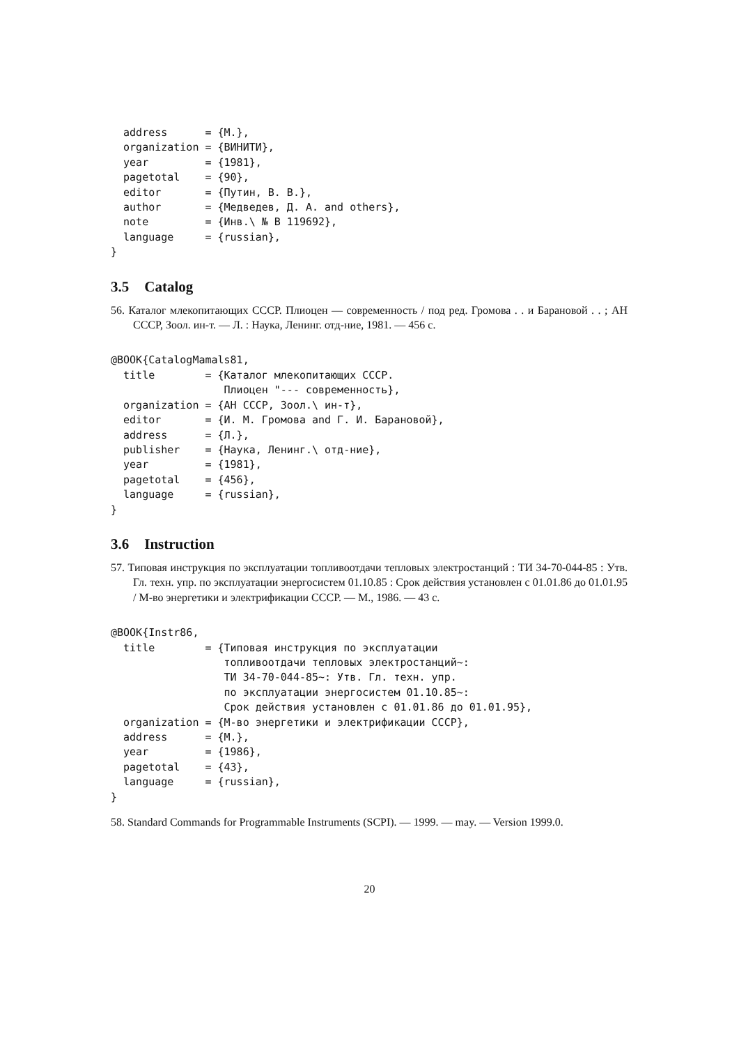address      = {М.},
  organization = {ВИНИТИ},
  year         = {1981},
  pagetotal    = {90},
  editor       = {Путин, В. В.},
  author       = {Медведев, Д. А. and others},
  note         = {Инв.\ № В 119692},
  language     = {russian},
}
3.5 Catalog
56. Каталог млекопитающих СССР. Плиоцен — современность / под ред. Громова . . и Барановой . . ; АН СССР, Зоол. ин-т. — Л. : Наука, Ленинг. отд-ние, 1981. — 456 с.
@BOOK{CatalogMamals81,
  title        = {Каталог млекопитающих СССР.
                  Плиоцен "--- современность},
  organization = {АН СССР, Зоол.\ ин-т},
  editor       = {И. М. Громова and Г. И. Барановой},
  address      = {Л.},
  publisher    = {Наука, Ленинг.\ отд-ние},
  year         = {1981},
  pagetotal    = {456},
  language     = {russian},
}
3.6 Instruction
57. Типовая инструкция по эксплуатации топливоотдачи тепловых электростанций : ТИ 34-70-044-85 : Утв. Гл. техн. упр. по эксплуатации энергосистем 01.10.85 : Срок действия установлен с 01.01.86 до 01.01.95 / М-во энергетики и электрификации СССР. — М., 1986. — 43 с.
@BOOK{Instr86,
  title        = {Типовая инструкция по эксплуатации
                  топливоотдачи тепловых электростанций~:
                  ТИ 34-70-044-85~: Утв. Гл. техн. упр.
                  по эксплуатации энергосистем 01.10.85~:
                  Срок действия установлен с 01.01.86 до 01.01.95},
  organization = {М-во энергетики и электрификации СССР},
  address      = {М.},
  year         = {1986},
  pagetotal    = {43},
  language     = {russian},
}
58. Standard Commands for Programmable Instruments (SCPI). — 1999. — may. — Version 1999.0.
20